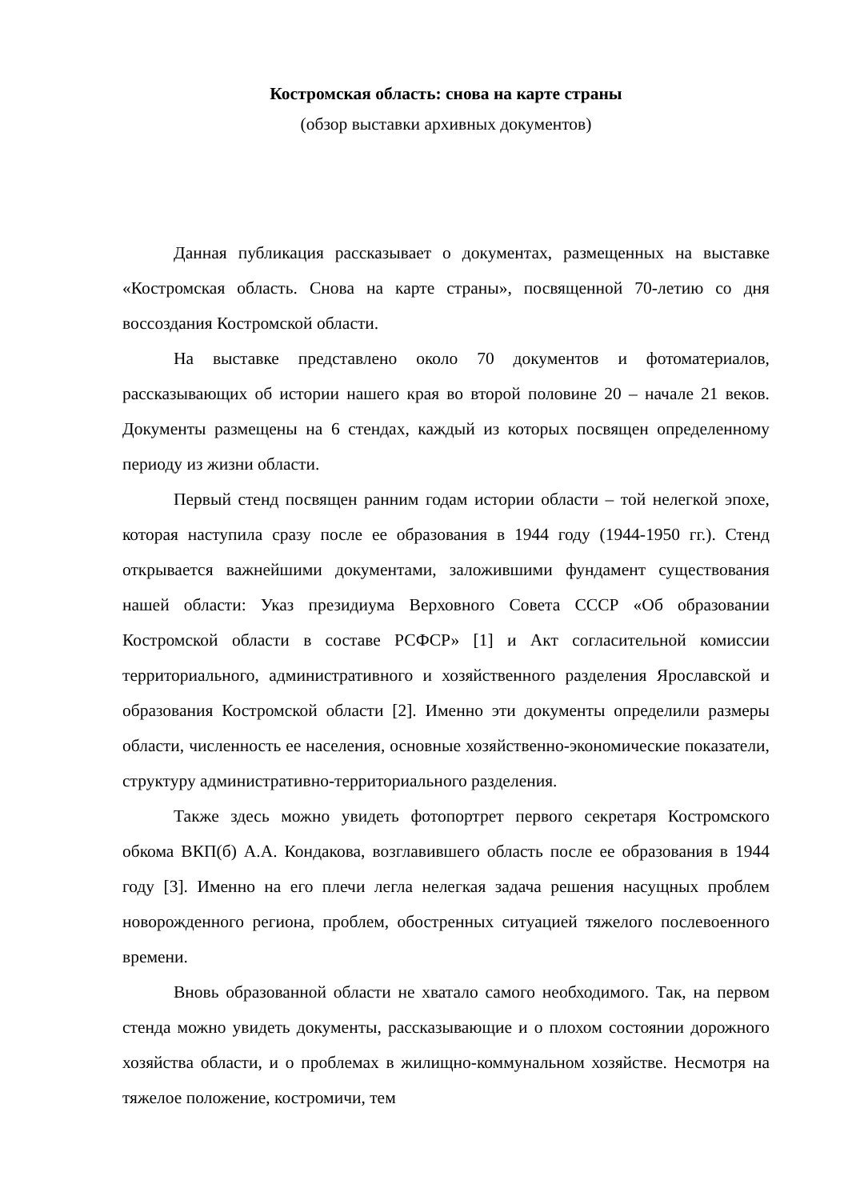Костромская область: снова на карте страны
(обзор выставки архивных документов)
Данная публикация рассказывает о документах, размещенных на выставке «Костромская область. Снова на карте страны», посвященной 70-летию со дня воссоздания Костромской области.
На выставке представлено около 70 документов и фотоматериалов, рассказывающих об истории нашего края во второй половине 20 – начале 21 веков. Документы размещены на 6 стендах, каждый из которых посвящен определенному периоду из жизни области.
Первый стенд посвящен ранним годам истории области – той нелегкой эпохе, которая наступила сразу после ее образования в 1944 году (1944-1950 гг.). Стенд открывается важнейшими документами, заложившими фундамент существования нашей области: Указ президиума Верховного Совета СССР «Об образовании Костромской области в составе РСФСР» [1] и Акт согласительной комиссии территориального, административного и хозяйственного разделения Ярославской и образования Костромской области [2]. Именно эти документы определили размеры области, численность ее населения, основные хозяйственно-экономические показатели, структуру административно-территориального разделения.
Также здесь можно увидеть фотопортрет первого секретаря Костромского обкома ВКП(б) А.А. Кондакова, возглавившего область после ее образования в 1944 году [3]. Именно на его плечи легла нелегкая задача решения насущных проблем новорожденного региона, проблем, обостренных ситуацией тяжелого послевоенного времени.
Вновь образованной области не хватало самого необходимого. Так, на первом стенда можно увидеть документы, рассказывающие и о плохом состоянии дорожного хозяйства области, и о проблемах в жилищно-коммунальном хозяйстве. Несмотря на тяжелое положение, костромичи, тем